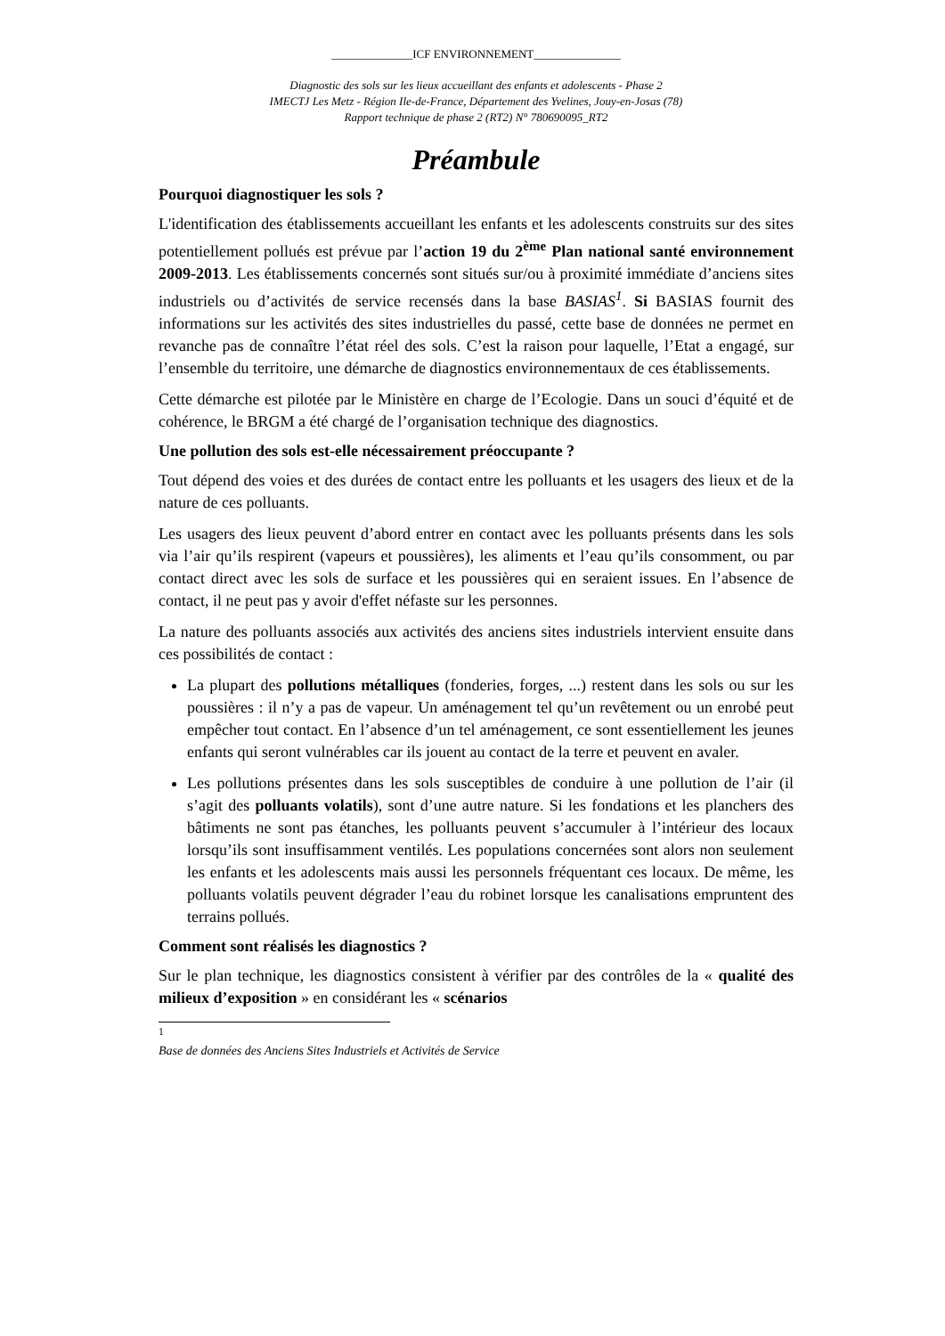______________ICF ENVIRONNEMENT_______________
Diagnostic des sols sur les lieux accueillant des enfants et adolescents - Phase 2
IMECTJ Les Metz - Région Ile-de-France, Département des Yvelines, Jouy-en-Josas (78)
Rapport technique de phase 2 (RT2) N° 780690095_RT2
Préambule
Pourquoi diagnostiquer les sols ?
L'identification des établissements accueillant les enfants et les adolescents construits sur des sites potentiellement pollués est prévue par l’action 19 du 2<sup>ème</sup> Plan national santé environnement 2009-2013. Les établissements concernés sont situés sur/ou à proximité immédiate d’anciens sites industriels ou d’activités de service recensés dans la base BASIAS<sup>1</sup>. Si BASIAS fournit des informations sur les activités des sites industrielles du passé, cette base de données ne permet en revanche pas de connaître l’état réel des sols. C’est la raison pour laquelle, l’Etat a engagé, sur l’ensemble du territoire, une démarche de diagnostics environnementaux de ces établissements.
Cette démarche est pilotée par le Ministère en charge de l’Ecologie. Dans un souci d’équité et de cohérence, le BRGM a été chargé de l’organisation technique des diagnostics.
Une pollution des sols est-elle nécessairement préoccupante ?
Tout dépend des voies et des durées de contact entre les polluants et les usagers des lieux et de la nature de ces polluants.
Les usagers des lieux peuvent d’abord entrer en contact avec les polluants présents dans les sols via l’air qu’ils respirent (vapeurs et poussières), les aliments et l’eau qu’ils consomment, ou par contact direct avec les sols de surface et les poussières qui en seraient issues. En l’absence de contact, il ne peut pas y avoir d'effet néfaste sur les personnes.
La nature des polluants associés aux activités des anciens sites industriels intervient ensuite dans ces possibilités de contact :
La plupart des pollutions métalliques (fonderies, forges, ...) restent dans les sols ou sur les poussières : il n’y a pas de vapeur. Un aménagement tel qu’un revêtement ou un enrobé peut empêcher tout contact. En l’absence d’un tel aménagement, ce sont essentiellement les jeunes enfants qui seront vulnérables car ils jouent au contact de la terre et peuvent en avaler.
Les pollutions présentes dans les sols susceptibles de conduire à une pollution de l’air (il s’agit des polluants volatils), sont d’une autre nature. Si les fondations et les planchers des bâtiments ne sont pas étanches, les polluants peuvent s’accumuler à l’intérieur des locaux lorsqu’ils sont insuffisamment ventilés. Les populations concernées sont alors non seulement les enfants et les adolescents mais aussi les personnels fréquentant ces locaux. De même, les polluants volatils peuvent dégrader l’eau du robinet lorsque les canalisations empruntent des terrains pollués.
Comment sont réalisés les diagnostics ?
Sur le plan technique, les diagnostics consistent à vérifier par des contrôles de la « qualité des milieux d’exposition » en considérant les « scénarios
<sup>1</sup> Base de données des Anciens Sites Industriels et Activités de Service